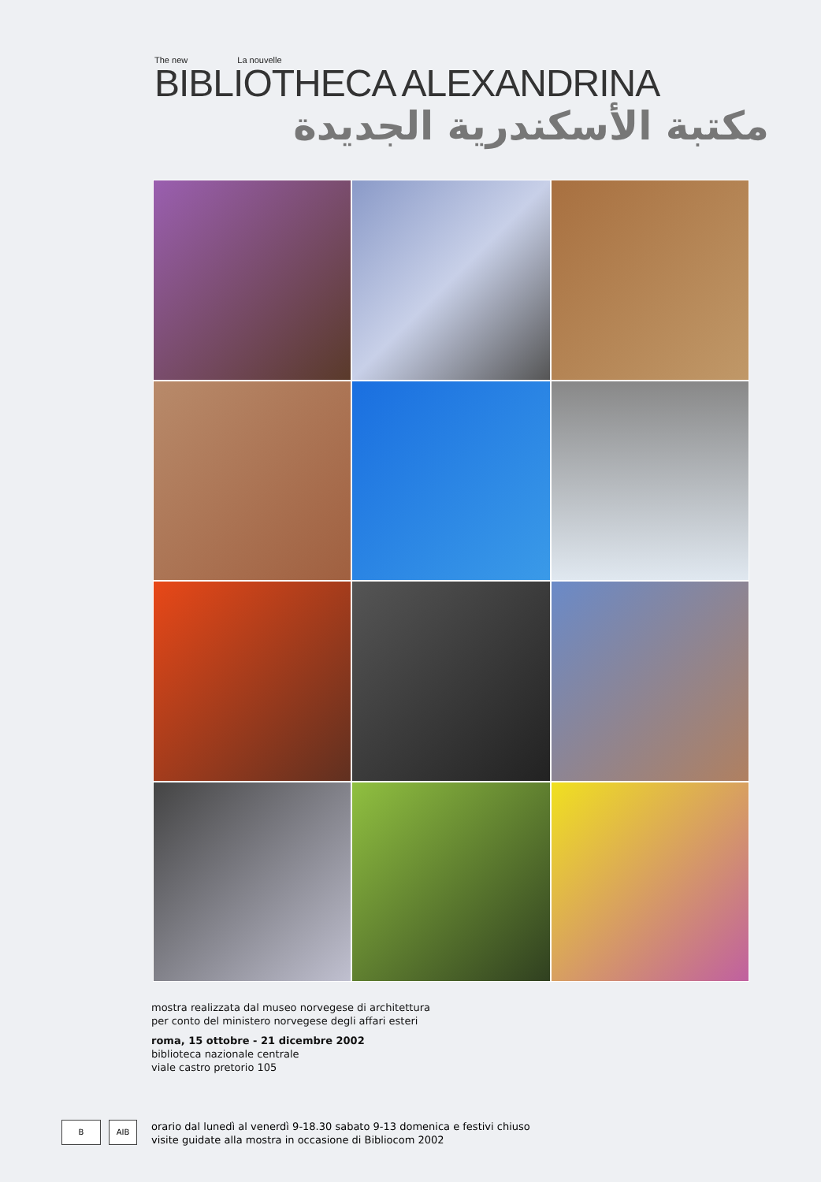The new La nouvelle
BIBLIOTHECA ALEXANDRINA
مكتبة الأسكندرية الجديدة
mostra realizzata dal museo norvegese di architettura
per conto del ministero norvegese degli affari esteri
roma, 15 ottobre - 21 dicembre 2002
biblioteca nazionale centrale
viale castro pretorio 105
B AIB
orario dal lunedì al venerdì 9-18.30 sabato 9-13 domenica e festivi chiuso
visite guidate alla mostra in occasione di Bibliocom 2002